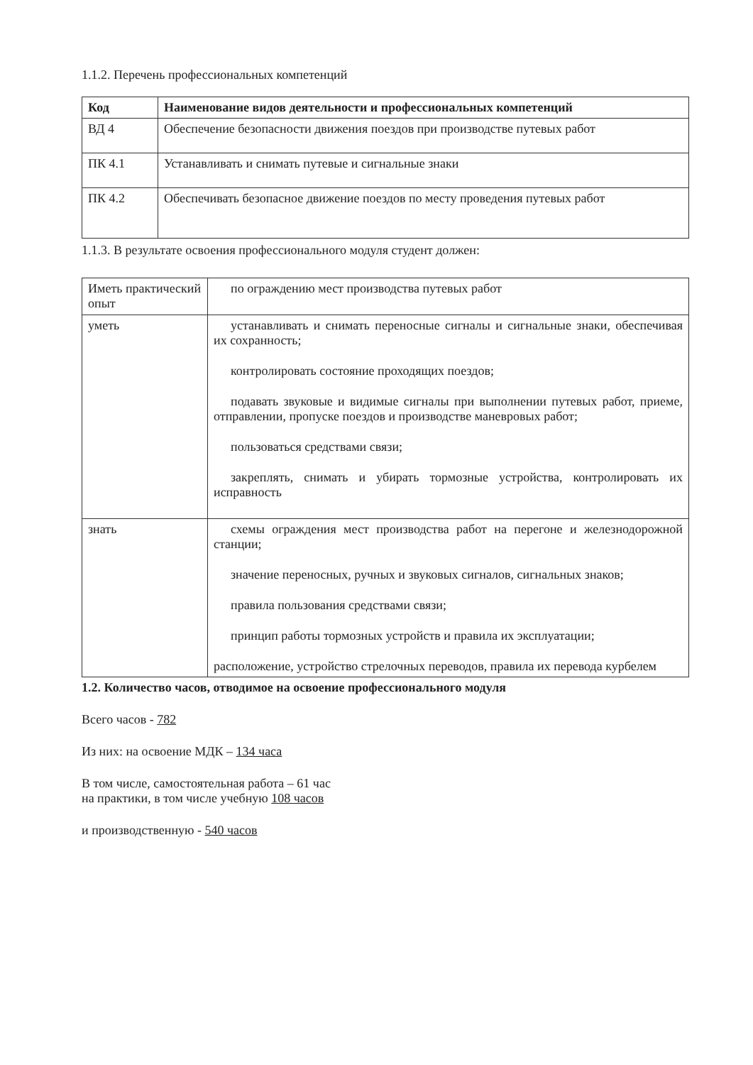1.1.2. Перечень профессиональных компетенций
| Код | Наименование видов деятельности и профессиональных компетенций |
| --- | --- |
| ВД 4 | Обеспечение безопасности движения поездов при производстве путевых работ |
| ПК 4.1 | Устанавливать и снимать путевые и сигнальные знаки |
| ПК 4.2 | Обеспечивать безопасное движение поездов по месту проведения путевых работ |
1.1.3. В результате освоения профессионального модуля студент должен:
| Иметь практический опыт | по ограждению мест производства путевых работ |
| уметь | устанавливать и снимать переносные сигналы и сигнальные знаки, обеспечивая их сохранность; контролировать состояние проходящих поездов; подавать звуковые и видимые сигналы при выполнении путевых работ, приеме, отправлении, пропуске поездов и производстве маневровых работ; пользоваться средствами связи; закреплять, снимать и убирать тормозные устройства, контролировать их исправность |
| знать | схемы ограждения мест производства работ на перегоне и железнодорожной станции; значение переносных, ручных и звуковых сигналов, сигнальных знаков; правила пользования средствами связи; принцип работы тормозных устройств и правила их эксплуатации; расположение, устройство стрелочных переводов, правила их перевода курбелем |
1.2. Количество часов, отводимое на освоение профессионального модуля
Всего часов - 782
Из них: на освоение МДК – 134 часа
В том числе, самостоятельная работа – 61 час
на практики, в том числе учебную 108 часов
и производственную - 540 часов